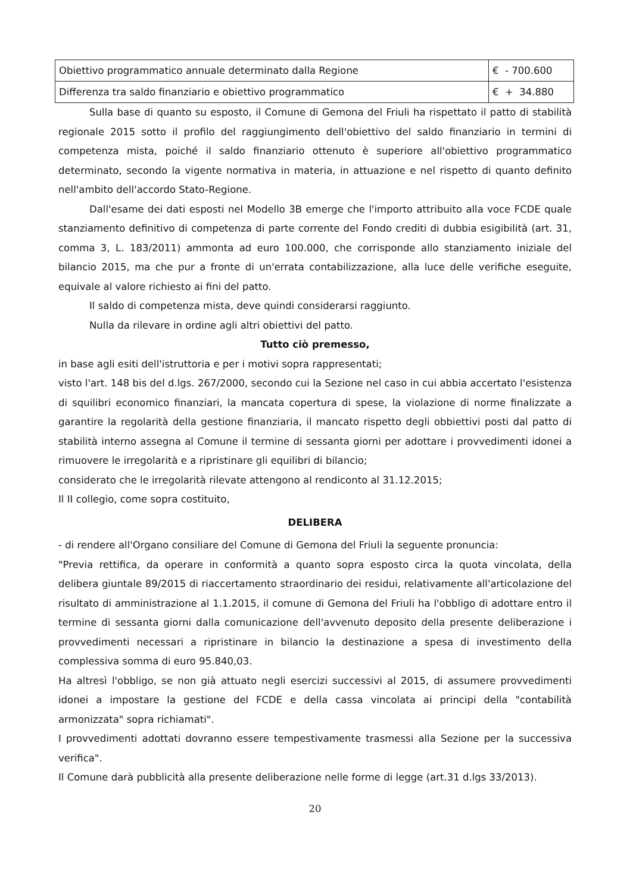| Obiettivo programmatico annuale determinato dalla Regione | € - 700.600 |
| Differenza tra saldo finanziario e obiettivo programmatico | € + 34.880 |
Sulla base di quanto su esposto, il Comune di Gemona del Friuli ha rispettato il patto di stabilità regionale 2015 sotto il profilo del raggiungimento dell'obiettivo del saldo finanziario in termini di competenza mista, poiché il saldo finanziario ottenuto è superiore all'obiettivo programmatico determinato, secondo la vigente normativa in materia, in attuazione e nel rispetto di quanto definito nell'ambito dell'accordo Stato-Regione.
Dall'esame dei dati esposti nel Modello 3B emerge che l'importo attribuito alla voce FCDE quale stanziamento definitivo di competenza di parte corrente del Fondo crediti di dubbia esigibilità (art. 31, comma 3, L. 183/2011) ammonta ad euro 100.000, che corrisponde allo stanziamento iniziale del bilancio 2015, ma che pur a fronte di un'errata contabilizzazione, alla luce delle verifiche eseguite, equivale al valore richiesto ai fini del patto.
Il saldo di competenza mista, deve quindi considerarsi raggiunto.
Nulla da rilevare in ordine agli altri obiettivi del patto.
Tutto ciò premesso,
in base agli esiti dell'istruttoria e per i motivi sopra rappresentati;
visto l'art. 148 bis del d.lgs. 267/2000, secondo cui la Sezione nel caso in cui abbia accertato l'esistenza di squilibri economico finanziari, la mancata copertura di spese, la violazione di norme finalizzate a garantire la regolarità della gestione finanziaria, il mancato rispetto degli obbiettivi posti dal patto di stabilità interno assegna al Comune il termine di sessanta giorni per adottare i provvedimenti idonei a rimuovere le irregolarità e a ripristinare gli equilibri di bilancio;
considerato che le irregolarità rilevate attengono al rendiconto al 31.12.2015;
Il II collegio, come sopra costituito,
DELIBERA
- di rendere all'Organo consiliare del Comune di Gemona del Friuli la seguente pronuncia:
"Previa rettifica, da operare in conformità a quanto sopra esposto circa la quota vincolata, della delibera giuntale 89/2015 di riaccertamento straordinario dei residui, relativamente all'articolazione del risultato di amministrazione al 1.1.2015, il comune di Gemona del Friuli ha l'obbligo di adottare entro il termine di sessanta giorni dalla comunicazione dell'avvenuto deposito della presente deliberazione i provvedimenti necessari a ripristinare in bilancio la destinazione a spesa di investimento della complessiva somma di euro 95.840,03.
Ha altresì l'obbligo, se non già attuato negli esercizi successivi al 2015, di assumere provvedimenti idonei a impostare la gestione del FCDE e della cassa vincolata ai principi della "contabilità armonizzata" sopra richiamati".
I provvedimenti adottati dovranno essere tempestivamente trasmessi alla Sezione per la successiva verifica".
Il Comune darà pubblicità alla presente deliberazione nelle forme di legge (art.31 d.lgs 33/2013).
20